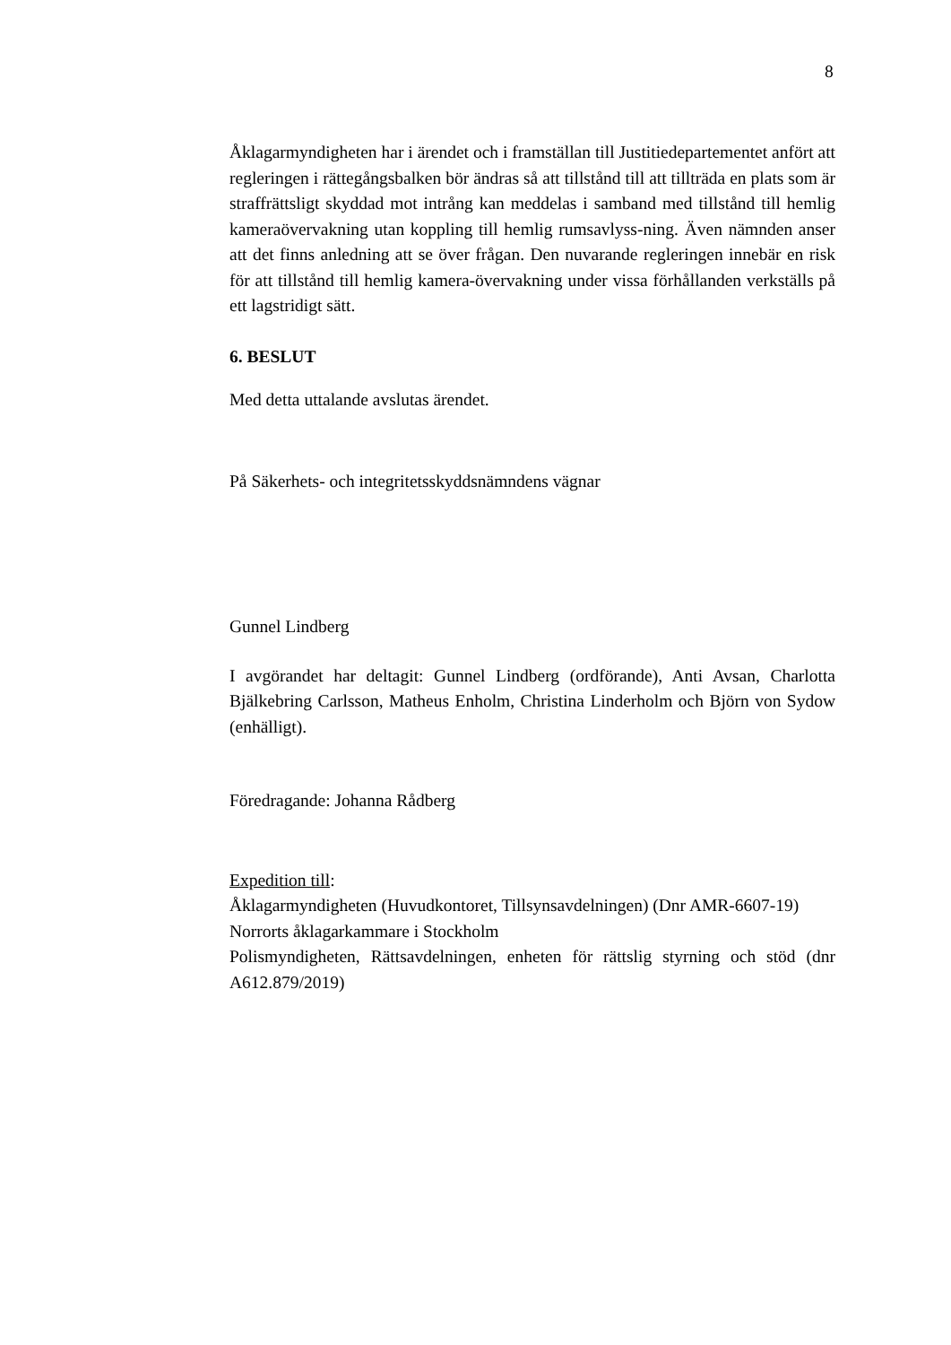8
Åklagarmyndigheten har i ärendet och i framställan till Justitiedepartementet anfört att regleringen i rättegångsbalken bör ändras så att tillstånd till att tillträda en plats som är straffrättsligt skyddad mot intrång kan meddelas i samband med tillstånd till hemlig kameraövervakning utan koppling till hemlig rumsavlyss-ning. Även nämnden anser att det finns anledning att se över frågan. Den nuvarande regleringen innebär en risk för att tillstånd till hemlig kamera-övervakning under vissa förhållanden verkställs på ett lagstridigt sätt.
6. BESLUT
Med detta uttalande avslutas ärendet.
På Säkerhets- och integritetsskyddsnämndens vägnar
Gunnel Lindberg
I avgörandet har deltagit: Gunnel Lindberg (ordförande), Anti Avsan, Charlotta Bjälkebring Carlsson, Matheus Enholm, Christina Linderholm och Björn von Sydow (enhälligt).
Föredragande: Johanna Rådberg
Expedition till:
Åklagarmyndigheten (Huvudkontoret, Tillsynsavdelningen) (Dnr AMR-6607-19)
Norrorts åklagarkammare i Stockholm
Polismyndigheten, Rättsavdelningen, enheten för rättslig styrning och stöd (dnr A612.879/2019)